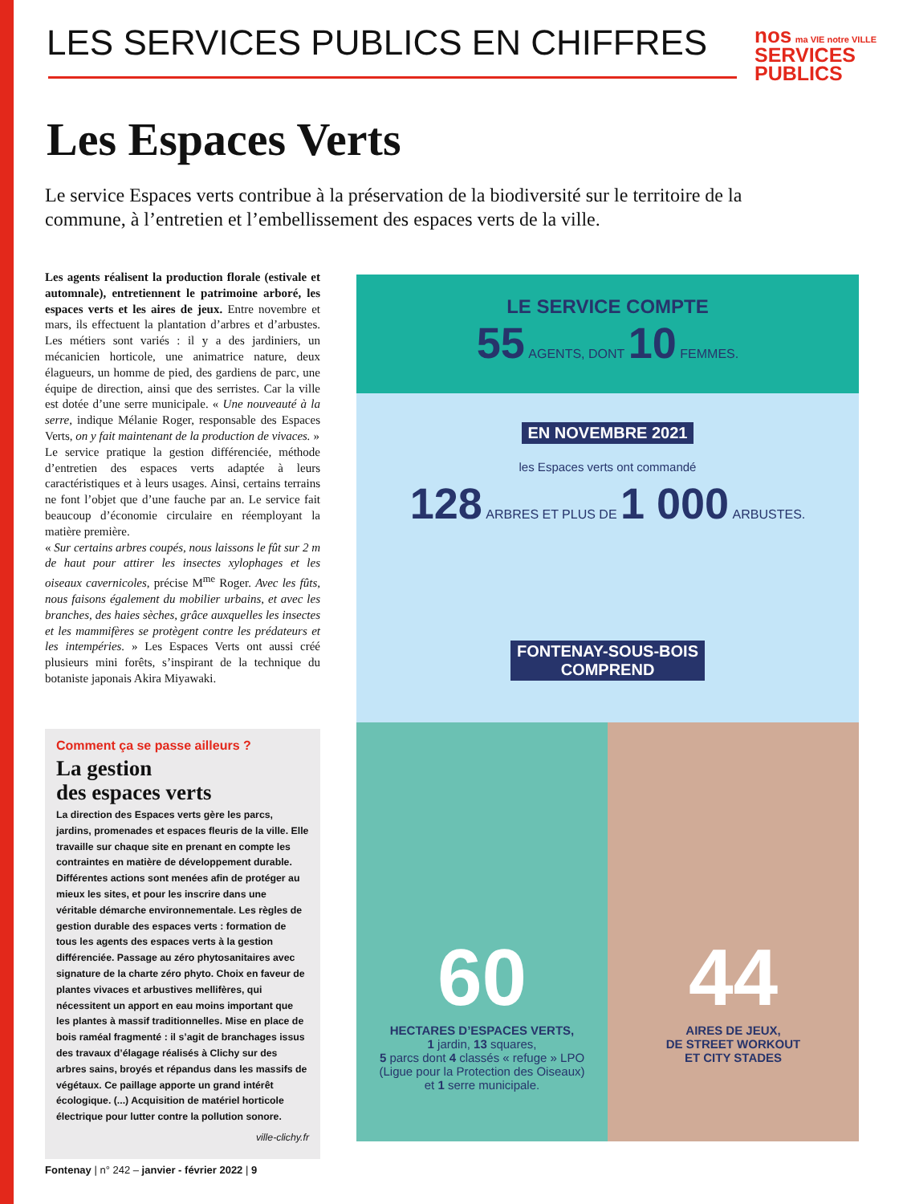LES SERVICES PUBLICS EN CHIFFRES
nos ma VIE notre VILLE
SERVICES
PUBLICS
Les Espaces Verts
Le service Espaces verts contribue à la préservation de la biodiversité sur le territoire de la commune, à l’entretien et l’embellissement des espaces verts de la ville.
Les agents réalisent la production florale (estivale et automnale), entretiennent le patrimoine arboré, les espaces verts et les aires de jeux. Entre novembre et mars, ils effectuent la plantation d’arbres et d’arbustes. Les métiers sont variés : il y a des jardiniers, un mécanicien horticole, une animatrice nature, deux élagueurs, un homme de pied, des gardiens de parc, une équipe de direction, ainsi que des serristes. Car la ville est dotée d’une serre municipale. « Une nouveauté à la serre, indique Mélanie Roger, responsable des Espaces Verts, on y fait maintenant de la production de vivaces. »
Le service pratique la gestion différenciée, méthode d’entretien des espaces verts adaptée à leurs caractéristiques et à leurs usages. Ainsi, certains terrains ne font l’objet que d’une fauche par an. Le service fait beaucoup d’économie circulaire en réemployant la matière première.
« Sur certains arbres coupés, nous laissons le fût sur 2 m de haut pour attirer les insectes xylophages et les oiseaux cavernicoles, précise M<sup>me</sup> Roger. Avec les fûts, nous faisons également du mobilier urbains, et avec les branches, des haies sèches, grâce auxquelles les insectes et les mammifères se protègent contre les prédateurs et les intempéries. » Les Espaces Verts ont aussi créé plusieurs mini forêts, s’inspirant de la technique du botaniste japonais Akira Miyawaki.
Comment ça se passe ailleurs ?
La gestion
des espaces verts
La direction des Espaces verts gère les parcs, jardins, promenades et espaces fleuris de la ville. Elle travaille sur chaque site en prenant en compte les contraintes en matière de développement durable. Différentes actions sont menées afin de protéger au mieux les sites, et pour les inscrire dans une véritable démarche environnementale. Les règles de gestion durable des espaces verts : formation de tous les agents des espaces verts à la gestion différenciée. Passage au zéro phytosanitaires avec signature de la charte zéro phyto. Choix en faveur de plantes vivaces et arbustives mellifères, qui nécessitent un apport en eau moins important que les plantes à massif traditionnelles. Mise en place de bois raméal fragmenté : il s’agit de branchages issus des travaux d’élagage réalisés à Clichy sur des arbres sains, broyés et répandus dans les massifs de végétaux. Ce paillage apporte un grand intérêt écologique. (...) Acquisition de matériel horticole électrique pour lutter contre la pollution sonore.
ville-clichy.fr
LE SERVICE COMPTE
55 AGENTS, DONT 10 FEMMES.
EN NOVEMBRE 2021
les Espaces verts ont commandé
128 ARBRES ET PLUS DE 1 000 ARBUSTES.
FONTENAY-SOUS-BOIS
COMPREND
60
HECTARES D’ESPACES VERTS,
1 jardin, 13 squares,
5 parcs dont 4 classés « refuge » LPO
(Ligue pour la Protection des Oiseaux)
et 1 serre municipale.
44
AIRES DE JEUX,
DE STREET WORKOUT
ET CITY STADES
Fontenay | n° 242 – janvier - février 2022 | 9